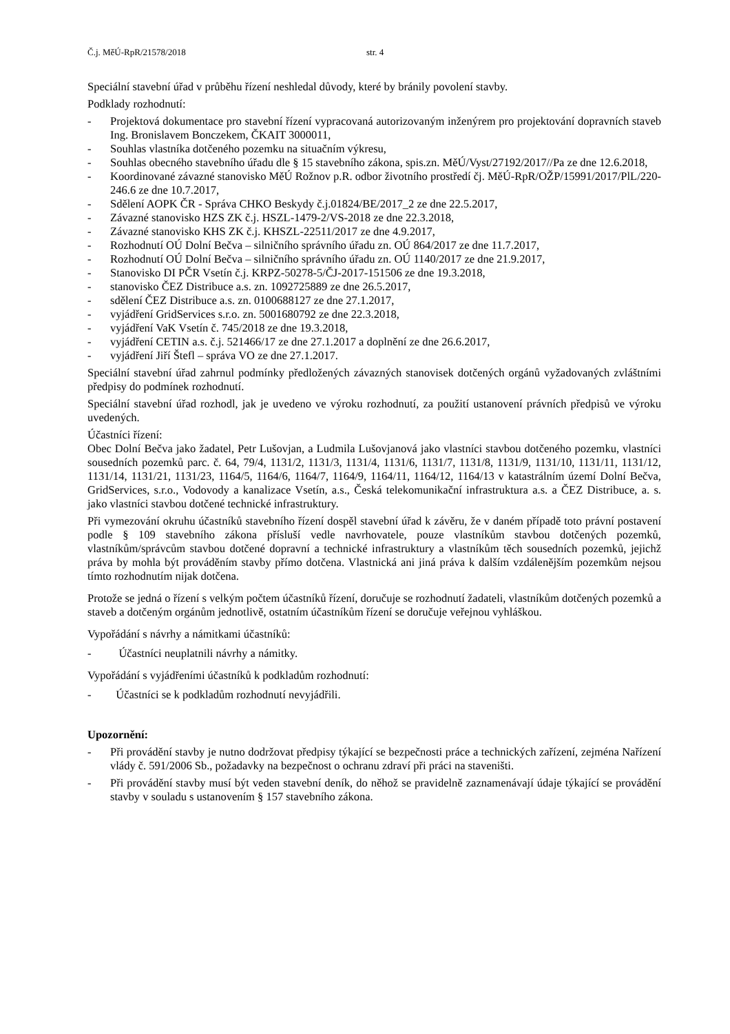Č.j. MěÚ-RpR/21578/2018 str. 4
Speciální stavební úřad v průběhu řízení neshledal důvody, které by bránily povolení stavby.
Podklady rozhodnutí:
- Projektová dokumentace pro stavební řízení vypracovaná autorizovaným inženýrem pro projektování dopravních staveb Ing. Bronislavem Bonczekem, ČKAIT 3000011,
- Souhlas vlastníka dotčeného pozemku na situačním výkresu,
- Souhlas obecného stavebního úřadu dle § 15 stavebního zákona, spis.zn. MěÚ/Vyst/27192/2017//Pa ze dne 12.6.2018,
- Koordinované závazné stanovisko MěÚ Rožnov p.R. odbor životního prostředí čj. MěÚ-RpR/OŽP/15991/2017/PlL/220-246.6 ze dne 10.7.2017,
- Sdělení AOPK ČR - Správa CHKO Beskydy č.j.01824/BE/2017_2 ze dne 22.5.2017,
- Závazné stanovisko HZS ZK č.j. HSZL-1479-2/VS-2018 ze dne 22.3.2018,
- Závazné stanovisko KHS ZK č.j. KHSZL-22511/2017 ze dne 4.9.2017,
- Rozhodnutí OÚ Dolní Bečva – silničního správního úřadu zn. OÚ 864/2017 ze dne 11.7.2017,
- Rozhodnutí OÚ Dolní Bečva – silničního správního úřadu zn. OÚ 1140/2017 ze dne 21.9.2017,
- Stanovisko DI PČR Vsetín č.j. KRPZ-50278-5/ČJ-2017-151506 ze dne 19.3.2018,
- stanovisko ČEZ Distribuce a.s. zn. 1092725889 ze dne 26.5.2017,
- sdělení ČEZ Distribuce a.s. zn. 0100688127 ze dne 27.1.2017,
- vyjádření GridServices s.r.o. zn. 5001680792 ze dne 22.3.2018,
- vyjádření VaK Vsetín č. 745/2018 ze dne 19.3.2018,
- vyjádření CETIN a.s. č.j. 521466/17 ze dne 27.1.2017 a doplnění ze dne 26.6.2017,
- vyjádření Jiří Štefl – správa VO ze dne 27.1.2017.
Speciální stavební úřad zahrnul podmínky předložených závazných stanovisek dotčených orgánů vyžadovaných zvláštními předpisy do podmínek rozhodnutí.
Speciální stavební úřad rozhodl, jak je uvedeno ve výroku rozhodnutí, za použití ustanovení právních předpisů ve výroku uvedených.
Účastníci řízení:
Obec Dolní Bečva jako žadatel, Petr Lušovjan, a Ludmila Lušovjanová jako vlastníci stavbou dotčeného pozemku, vlastníci sousedních pozemků parc. č. 64, 79/4, 1131/2, 1131/3, 1131/4, 1131/6, 1131/7, 1131/8, 1131/9, 1131/10, 1131/11, 1131/12, 1131/14, 1131/21, 1131/23, 1164/5, 1164/6, 1164/7, 1164/9, 1164/11, 1164/12, 1164/13 v katastrálním území Dolní Bečva, GridServices, s.r.o., Vodovody a kanalizace Vsetín, a.s., Česká telekomunikační infrastruktura a.s. a ČEZ Distribuce, a. s. jako vlastníci stavbou dotčené technické infrastruktury.
Při vymezování okruhu účastníků stavebního řízení dospěl stavební úřad k závěru, že v daném případě toto právní postavení podle § 109 stavebního zákona přísluší vedle navrhovatele, pouze vlastníkům stavbou dotčených pozemků, vlastníkům/správcům stavbou dotčené dopravní a technické infrastruktury a vlastníkům těch sousedních pozemků, jejichž práva by mohla být prováděním stavby přímo dotčena. Vlastnická ani jiná práva k dalším vzdálenějším pozemkům nejsou tímto rozhodnutím nijak dotčena.
Protože se jedná o řízení s velkým počtem účastníků řízení, doručuje se rozhodnutí žadateli, vlastníkům dotčených pozemků a staveb a dotčeným orgánům jednotlivě, ostatním účastníkům řízení se doručuje veřejnou vyhláškou.
Vypořádání s návrhy a námitkami účastníků:
- Účastníci neuplatnili návrhy a námitky.
Vypořádání s vyjádřeními účastníků k podkladům rozhodnutí:
- Účastníci se k podkladům rozhodnutí nevyjádřili.
Upozornění:
- Při provádění stavby je nutno dodržovat předpisy týkající se bezpečnosti práce a technických zařízení, zejména Nařízení vlády č. 591/2006 Sb., požadavky na bezpečnost o ochranu zdraví při práci na staveništi.
- Při provádění stavby musí být veden stavební deník, do něhož se pravidelně zaznamenávají údaje týkající se provádění stavby v souladu s ustanovením § 157 stavebního zákona.